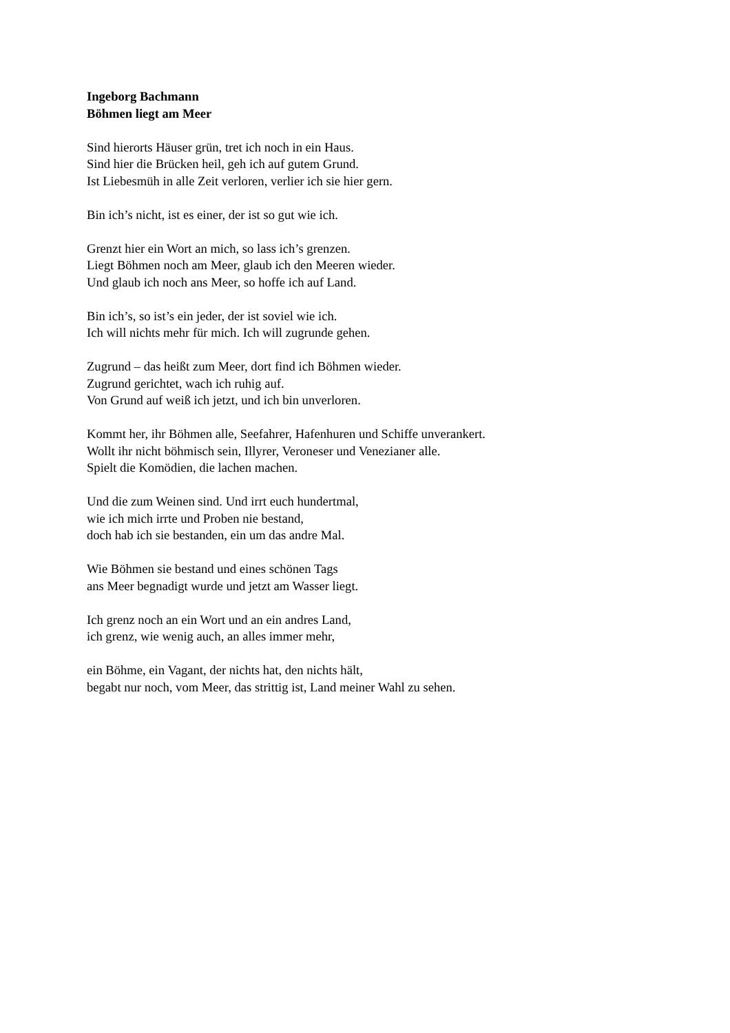Ingeborg Bachmann
Böhmen liegt am Meer
Sind hierorts Häuser grün, tret ich noch in ein Haus.
Sind hier die Brücken heil, geh ich auf gutem Grund.
Ist Liebesmüh in alle Zeit verloren, verlier ich sie hier gern.
Bin ich’s nicht, ist es einer, der ist so gut wie ich.
Grenzt hier ein Wort an mich, so lass ich’s grenzen.
Liegt Böhmen noch am Meer, glaub ich den Meeren wieder.
Und glaub ich noch ans Meer, so hoffe ich auf Land.
Bin ich’s, so ist’s ein jeder, der ist soviel wie ich.
Ich will nichts mehr für mich. Ich will zugrunde gehen.
Zugrund – das heißt zum Meer, dort find ich Böhmen wieder.
Zugrund gerichtet, wach ich ruhig auf.
Von Grund auf weiß ich jetzt, und ich bin unverloren.
Kommt her, ihr Böhmen alle, Seefahrer, Hafenhuren und Schiffe unverankert.
Wollt ihr nicht böhmisch sein, Illyrer, Veroneser und Venezianer alle.
Spielt die Komödien, die lachen machen.
Und die zum Weinen sind. Und irrt euch hundertmal,
wie ich mich irrte und Proben nie bestand,
doch hab ich sie bestanden, ein um das andre Mal.
Wie Böhmen sie bestand und eines schönen Tags
ans Meer begnadigt wurde und jetzt am Wasser liegt.
Ich grenz noch an ein Wort und an ein andres Land,
ich grenz, wie wenig auch, an alles immer mehr,
ein Böhme, ein Vagant, der nichts hat, den nichts hält,
begabt nur noch, vom Meer, das strittig ist, Land meiner Wahl zu sehen.